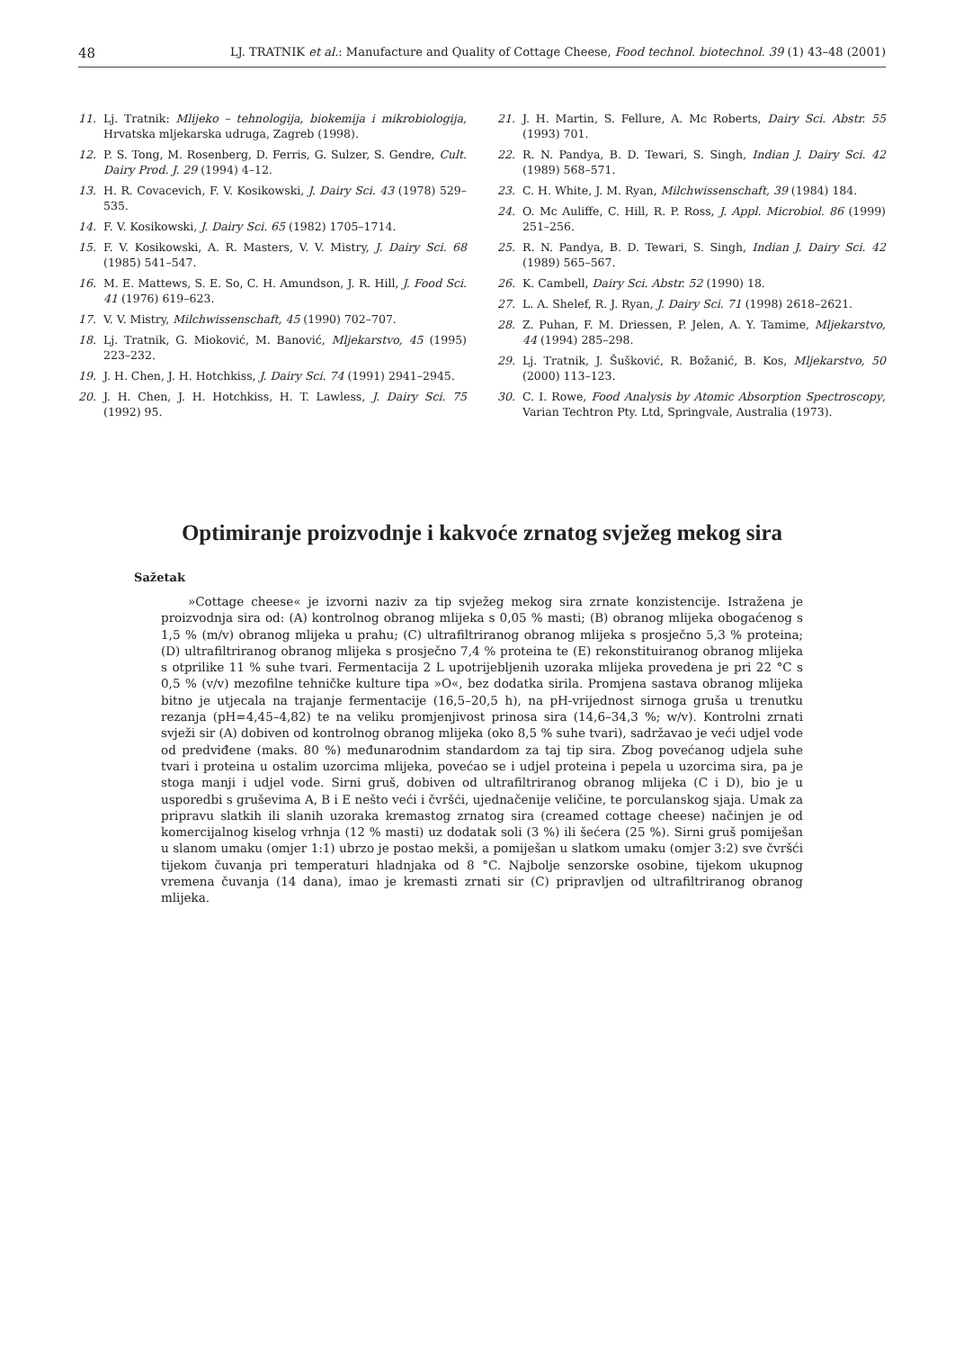48 LJ. TRATNIK et al.: Manufacture and Quality of Cottage Cheese, Food technol. biotechnol. 39 (1) 43–48 (2001)
11. Lj. Tratnik: Mlijeko – tehnologija, biokemija i mikrobiologija, Hrvatska mljekarska udruga, Zagreb (1998).
12. P. S. Tong, M. Rosenberg, D. Ferris, G. Sulzer, S. Gendre, Cult. Dairy Prod. J. 29 (1994) 4–12.
13. H. R. Covacevich, F. V. Kosikowski, J. Dairy Sci. 43 (1978) 529–535.
14. F. V. Kosikowski, J. Dairy Sci. 65 (1982) 1705–1714.
15. F. V. Kosikowski, A. R. Masters, V. V. Mistry, J. Dairy Sci. 68 (1985) 541–547.
16. M. E. Mattews, S. E. So, C. H. Amundson, J. R. Hill, J. Food Sci. 41 (1976) 619–623.
17. V. V. Mistry, Milchwissenschaft, 45 (1990) 702–707.
18. Lj. Tratnik, G. Mioković, M. Banović, Mljekarstvo, 45 (1995) 223–232.
19. J. H. Chen, J. H. Hotchkiss, J. Dairy Sci. 74 (1991) 2941–2945.
20. J. H. Chen, J. H. Hotchkiss, H. T. Lawless, J. Dairy Sci. 75 (1992) 95.
21. J. H. Martin, S. Fellure, A. Mc Roberts, Dairy Sci. Abstr. 55 (1993) 701.
22. R. N. Pandya, B. D. Tewari, S. Singh, Indian J. Dairy Sci. 42 (1989) 568–571.
23. C. H. White, J. M. Ryan, Milchwissenschaft, 39 (1984) 184.
24. O. Mc Auliffe, C. Hill, R. P. Ross, J. Appl. Microbiol. 86 (1999) 251–256.
25. R. N. Pandya, B. D. Tewari, S. Singh, Indian J. Dairy Sci. 42 (1989) 565–567.
26. K. Cambell, Dairy Sci. Abstr. 52 (1990) 18.
27. L. A. Shelef, R. J. Ryan, J. Dairy Sci. 71 (1998) 2618–2621.
28. Z. Puhan, F. M. Driessen, P. Jelen, A. Y. Tamime, Mljekarstvo, 44 (1994) 285–298.
29. Lj. Tratnik, J. Šušković, R. Božanić, B. Kos, Mljekarstvo, 50 (2000) 113–123.
30. C. I. Rowe, Food Analysis by Atomic Absorption Spectroscopy, Varian Techtron Pty. Ltd, Springvale, Australia (1973).
Optimiranje proizvodnje i kakvoće zrnatog svježeg mekog sira
Sažetak
»Cottage cheese« je izvorni naziv za tip svježeg mekog sira zrnate konzistencije. Istražena je proizvodnja sira od: (A) kontrolnog obranog mlijeka s 0,05 % masti; (B) obranog mlijeka obogaćenog s 1,5 % (m/v) obranog mlijeka u prahu; (C) ultrafiltriranog obranog mlijeka s prosječno 5,3 % proteina; (D) ultrafiltriranog obranog mlijeka s prosječno 7,4 % proteina te (E) rekonstituiranog obranog mlijeka s otprilike 11 % suhe tvari. Fermentacija 2 L upotrijebljenih uzoraka mlijeka provedena je pri 22 °C s 0,5 % (v/v) mezofilne tehničke kulture tipa »O«, bez dodatka sirila. Promjena sastava obranog mlijeka bitno je utjecala na trajanje fermentacije (16,5–20,5 h), na pH-vrijednost sirnoga gruša u trenutku rezanja (pH=4,45–4,82) te na veliku promjenjivost prinosa sira (14,6–34,3 %; w/v). Kontrolni zrnati svježi sir (A) dobiven od kontrolnog obranog mlijeka (oko 8,5 % suhe tvari), sadržavao je veći udjel vode od predviđene (maks. 80 %) međunarodnim standardom za taj tip sira. Zbog povećanog udjela suhe tvari i proteina u ostalim uzorcima mlijeka, povećao se i udjel proteina i pepela u uzorcima sira, pa je stoga manji i udjel vode. Sirni gruš, dobiven od ultrafiltriranog obranog mlijeka (C i D), bio je u usporedbi s gruševima A, B i E nešto veći i čvršći, ujednačenije veličine, te porculanskog sjaja. Umak za pripravu slatkih ili slanih uzoraka kremastog zrnatog sira (creamed cottage cheese) načinjen je od komercijalnog kiselog vrhnja (12 % masti) uz dodatak soli (3 %) ili šećera (25 %). Sirni gruš pomiješan u slanom umaku (omjer 1:1) ubrzo je postao mekši, a pomiješan u slatkom umaku (omjer 3:2) sve čvršći tijekom čuvanja pri temperaturi hladnjaka od 8 °C. Najbolje senzorske osobine, tijekom ukupnog vremena čuvanja (14 dana), imao je kremasti zrnati sir (C) pripravljen od ultrafiltriranog obranog mlijeka.